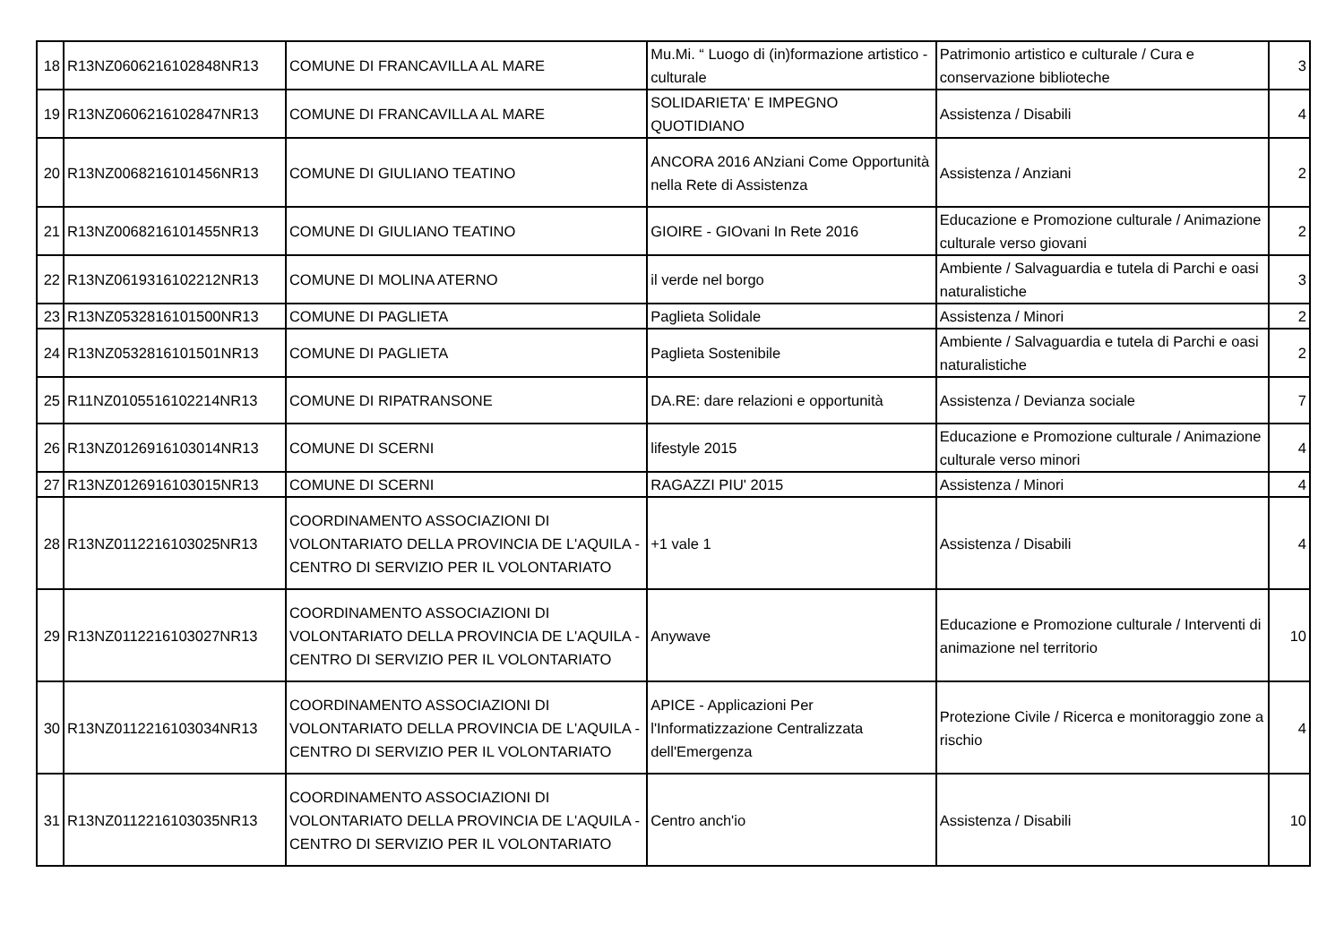| 18 | R13NZ0606216102848NR13 | COMUNE DI FRANCAVILLA AL MARE | Mu.Mi. “ Luogo di (in)formazione artistico - culturale | Patrimonio artistico e culturale / Cura e conservazione biblioteche | 3 |
| 19 | R13NZ0606216102847NR13 | COMUNE DI FRANCAVILLA AL MARE | SOLIDARIETA' E IMPEGNO QUOTIDIANO | Assistenza / Disabili | 4 |
| 20 | R13NZ0068216101456NR13 | COMUNE DI GIULIANO TEATINO | ANCORA 2016 ANziani Come Opportunità nella Rete di Assistenza | Assistenza / Anziani | 2 |
| 21 | R13NZ0068216101455NR13 | COMUNE DI GIULIANO TEATINO | GIOIRE - GIOvani In Rete 2016 | Educazione e Promozione culturale / Animazione culturale verso giovani | 2 |
| 22 | R13NZ0619316102212NR13 | COMUNE DI MOLINA ATERNO | il verde nel borgo | Ambiente / Salvaguardia e tutela di Parchi e oasi naturalistiche | 3 |
| 23 | R13NZ0532816101500NR13 | COMUNE DI PAGLIETA | Paglieta Solidale | Assistenza / Minori | 2 |
| 24 | R13NZ0532816101501NR13 | COMUNE DI PAGLIETA | Paglieta Sostenibile | Ambiente / Salvaguardia e tutela di Parchi e oasi naturalistiche | 2 |
| 25 | R11NZ0105516102214NR13 | COMUNE DI RIPATRANSONE | DA.RE: dare relazioni e opportunità | Assistenza / Devianza sociale | 7 |
| 26 | R13NZ0126916103014NR13 | COMUNE DI SCERNI | lifestyle 2015 | Educazione e Promozione culturale / Animazione culturale verso minori | 4 |
| 27 | R13NZ0126916103015NR13 | COMUNE DI SCERNI | RAGAZZI PIU' 2015 | Assistenza / Minori | 4 |
| 28 | R13NZ0112216103025NR13 | COORDINAMENTO ASSOCIAZIONI DI VOLONTARIATO DELLA PROVINCIA DE L'AQUILA - CENTRO DI SERVIZIO PER IL VOLONTARIATO | +1 vale 1 | Assistenza / Disabili | 4 |
| 29 | R13NZ0112216103027NR13 | COORDINAMENTO ASSOCIAZIONI DI VOLONTARIATO DELLA PROVINCIA DE L'AQUILA - CENTRO DI SERVIZIO PER IL VOLONTARIATO | Anywave | Educazione e Promozione culturale / Interventi di animazione nel territorio | 10 |
| 30 | R13NZ0112216103034NR13 | COORDINAMENTO ASSOCIAZIONI DI VOLONTARIATO DELLA PROVINCIA DE L'AQUILA - CENTRO DI SERVIZIO PER IL VOLONTARIATO | APICE - Applicazioni Per l'Informatizzazione Centralizzata dell'Emergenza | Protezione Civile / Ricerca e monitoraggio zone a rischio | 4 |
| 31 | R13NZ0112216103035NR13 | COORDINAMENTO ASSOCIAZIONI DI VOLONTARIATO DELLA PROVINCIA DE L'AQUILA - CENTRO DI SERVIZIO PER IL VOLONTARIATO | Centro anch'io | Assistenza / Disabili | 10 |